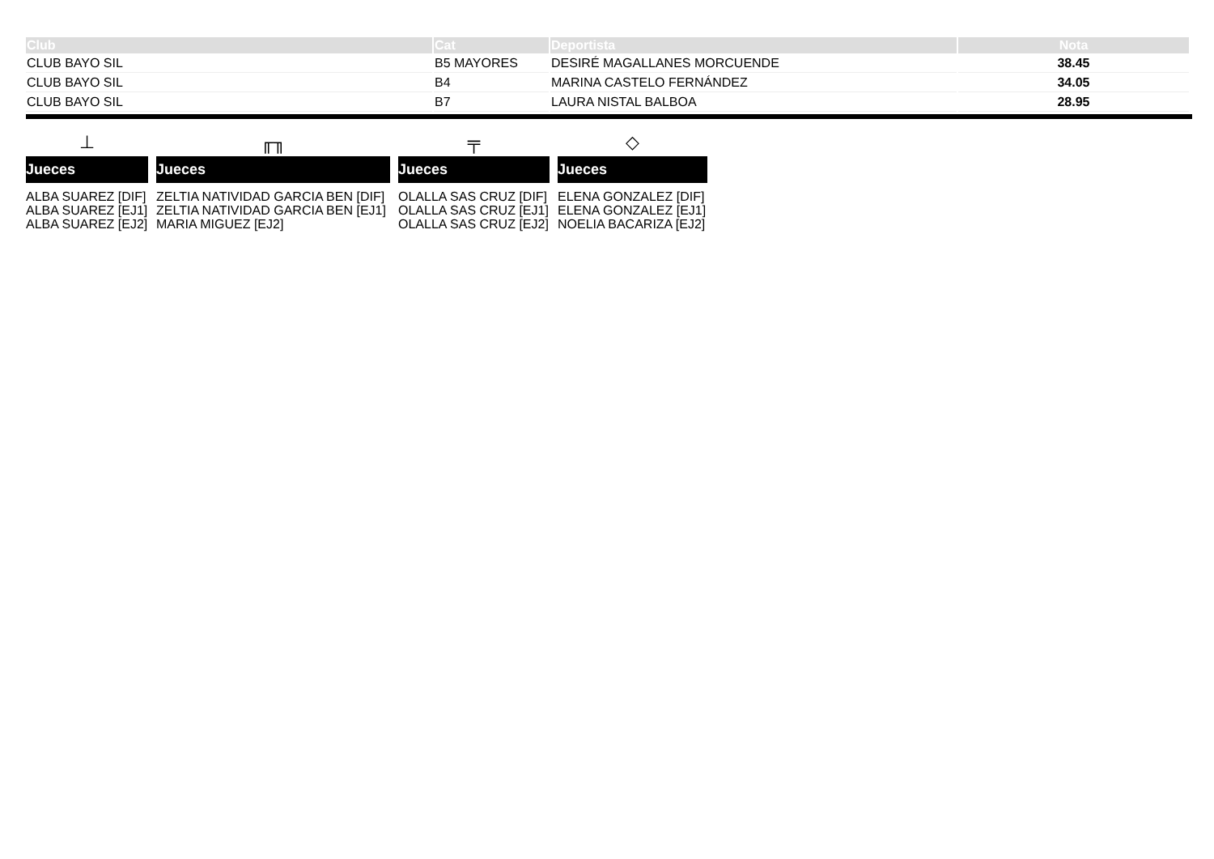| Club | Cat | Deportista | Nota |
| --- | --- | --- | --- |
| CLUB BAYO SIL | B5 MAYORES | DESIRÉ MAGALLANES MORCUENDE | 38.45 |
| CLUB BAYO SIL | B4 | MARINA CASTELO FERNÁNDEZ | 34.05 |
| CLUB BAYO SIL | B7 | LAURA NISTAL BALBOA | 28.95 |
⊥
Jueces
ALBA SUAREZ [DIF]
ALBA SUAREZ [EJ1]
ALBA SUAREZ [EJ2]
╓╖
Jueces
ZELTIA NATIVIDAD GARCIA BEN [DIF]
ZELTIA NATIVIDAD GARCIA BEN [EJ1]
MARIA MIGUEZ [EJ2]
╤
Jueces
OLALLA SAS CRUZ [DIF]
OLALLA SAS CRUZ [EJ1]
OLALLA SAS CRUZ [EJ2]
◇
Jueces
ELENA GONZALEZ [DIF]
ELENA GONZALEZ [EJ1]
NOELIA BACARIZA [EJ2]